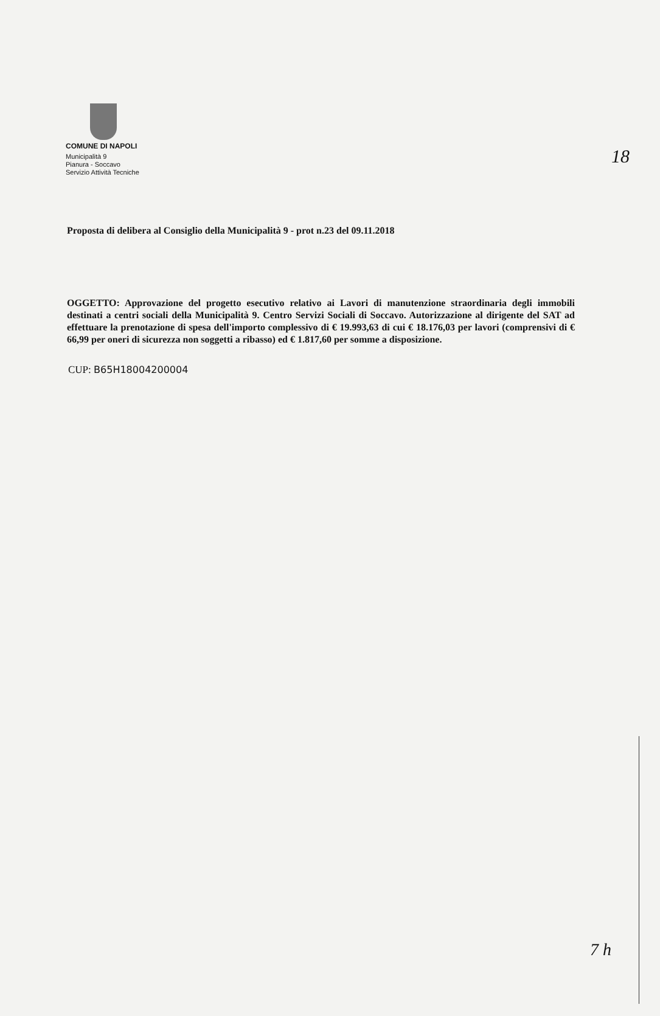18
COMUNE DI NAPOLI
Municipalità 9
Pianura - Soccavo
Servizio Attività Tecniche
Proposta di delibera al Consiglio della Municipalità 9 - prot n.23 del 09.11.2018
OGGETTO: Approvazione del progetto esecutivo relativo ai Lavori di manutenzione straordinaria degli immobili destinati a centri sociali della Municipalità 9. Centro Servizi Sociali di Soccavo. Autorizzazione al dirigente del SAT ad effettuare la prenotazione di spesa dell'importo complessivo di € 19.993,63 di cui € 18.176,03 per lavori (comprensivi di € 66,99 per oneri di sicurezza non soggetti a ribasso) ed € 1.817,60 per somme a disposizione.
CUP: B65H18004200004
7 h